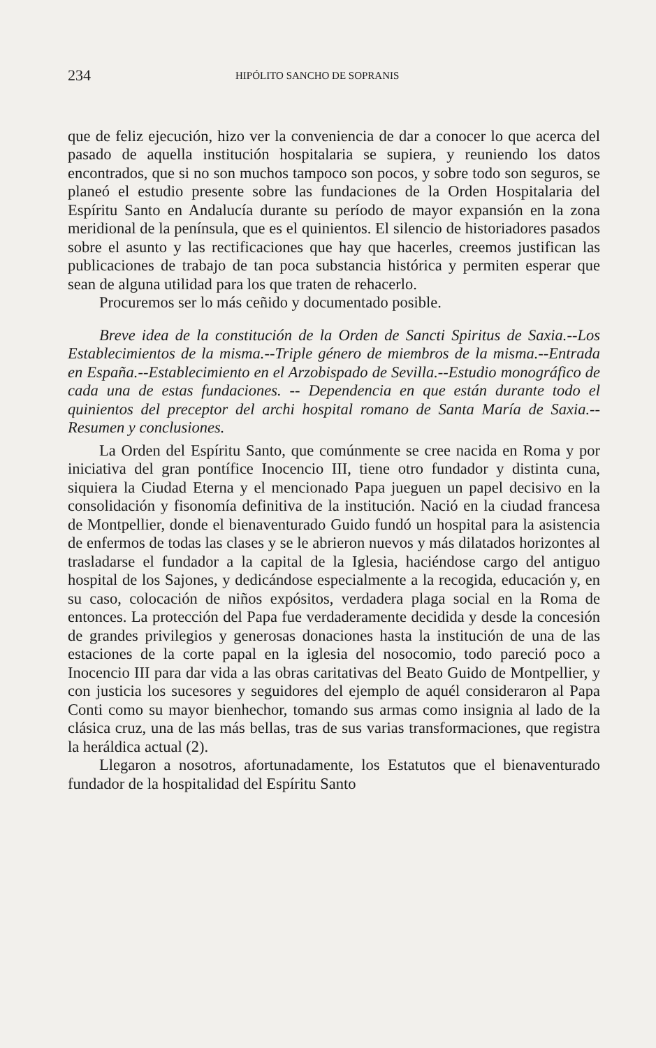234 HIPÓLITO SANCHO DE SOPRANIS
que de feliz ejecución, hizo ver la conveniencia de dar a conocer lo que acerca del pasado de aquella institución hospitalaria se supiera, y reuniendo los datos encontrados, que si no son muchos tampoco son pocos, y sobre todo son seguros, se planeó el estudio presente sobre las fundaciones de la Orden Hospitalaria del Espíritu Santo en Andalucía durante su período de mayor expansión en la zona meridional de la península, que es el quinientos. El silencio de historiadores pasados sobre el asunto y las rectificaciones que hay que hacerles, creemos justifican las publicaciones de trabajo de tan poca substancia histórica y permiten esperar que sean de alguna utilidad para los que traten de rehacerlo.
Procuremos ser lo más ceñido y documentado posible.
Breve idea de la constitución de la Orden de Sancti Spiritus de Saxia.--Los Establecimientos de la misma.--Triple género de miembros de la misma.--Entrada en España.--Establecimiento en el Arzobispado de Sevilla.--Estudio monográfico de cada una de estas fundaciones. -- Dependencia en que están durante todo el quinientos del preceptor del archi hospital romano de Santa María de Saxia.--Resumen y conclusiones.
La Orden del Espíritu Santo, que comúnmente se cree nacida en Roma y por iniciativa del gran pontífice Inocencio III, tiene otro fundador y distinta cuna, siquiera la Ciudad Eterna y el mencionado Papa jueguen un papel decisivo en la consolidación y fisonomía definitiva de la institución. Nació en la ciudad francesa de Montpellier, donde el bienaventurado Guido fundó un hospital para la asistencia de enfermos de todas las clases y se le abrieron nuevos y más dilatados horizontes al trasladarse el fundador a la capital de la Iglesia, haciéndose cargo del antiguo hospital de los Sajones, y dedicándose especialmente a la recogida, educación y, en su caso, colocación de niños expósitos, verdadera plaga social en la Roma de entonces. La protección del Papa fue verdaderamente decidida y desde la concesión de grandes privilegios y generosas donaciones hasta la institución de una de las estaciones de la corte papal en la iglesia del nosocomio, todo pareció poco a Inocencio III para dar vida a las obras caritativas del Beato Guido de Montpellier, y con justicia los sucesores y seguidores del ejemplo de aquél consideraron al Papa Conti como su mayor bienhechor, tomando sus armas como insignia al lado de la clásica cruz, una de las más bellas, tras de sus varias transformaciones, que registra la heráldica actual (2).
Llegaron a nosotros, afortunadamente, los Estatutos que el bienaventurado fundador de la hospitalidad del Espíritu Santo